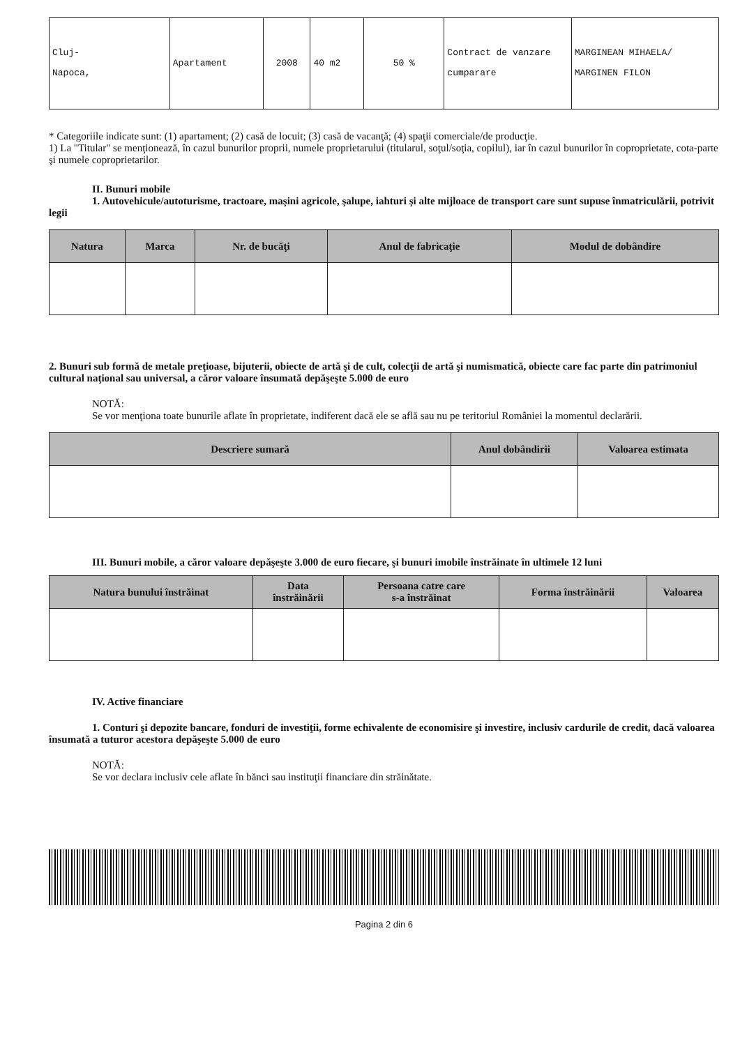| Cluj- Napoca, | Apartament | 2008 | 40 m2 | 50 % | Contract de vanzare cumparare | MARGINEAN MIHAELA/ MARGINEN FILON |
* Categoriile indicate sunt: (1) apartament; (2) casă de locuit; (3) casă de vacanţă; (4) spaţii comerciale/de producţie.
1) La "Titular" se menţionează, în cazul bunurilor proprii, numele proprietarului (titularul, soţul/soţia, copilul), iar în cazul bunurilor în coproprietate, cota-parte şi numele coproprietarilor.
II. Bunuri mobile
1. Autovehicule/autoturisme, tractoare, maşini agricole, şalupe, iahturi şi alte mijloace de transport care sunt supuse înmatriculării, potrivit legii
| Natura | Marca | Nr. de bucăţi | Anul de fabricaţie | Modul de dobândire |
| --- | --- | --- | --- | --- |
2. Bunuri sub formă de metale preţioase, bijuterii, obiecte de artă şi de cult, colecţii de artă şi numismatică, obiecte care fac parte din patrimoniul cultural naţional sau universal, a căror valoare însumată depăşeşte 5.000 de euro
NOTĂ:
Se vor menţiona toate bunurile aflate în proprietate, indiferent dacă ele se află sau nu pe teritoriul României la momentul declarării.
| Descriere sumară | Anul dobândirii | Valoarea estimata |
| --- | --- | --- |
III. Bunuri mobile, a căror valoare depăşeşte 3.000 de euro fiecare, şi bunuri imobile înstrăinate în ultimele 12 luni
| Natura bunului înstrăinat | Data înstrăinării | Persoana catre care s-a înstrăinat | Forma înstrăinării | Valoarea |
| --- | --- | --- | --- | --- |
IV. Active financiare
1. Conturi şi depozite bancare, fonduri de investiţii, forme echivalente de economisire şi investire, inclusiv cardurile de credit, dacă valoarea însumată a tuturor acestora depăşeşte 5.000 de euro
NOTĂ:
Se vor declara inclusiv cele aflate în bănci sau instituţii financiare din străinătate.
Pagina 2 din 6